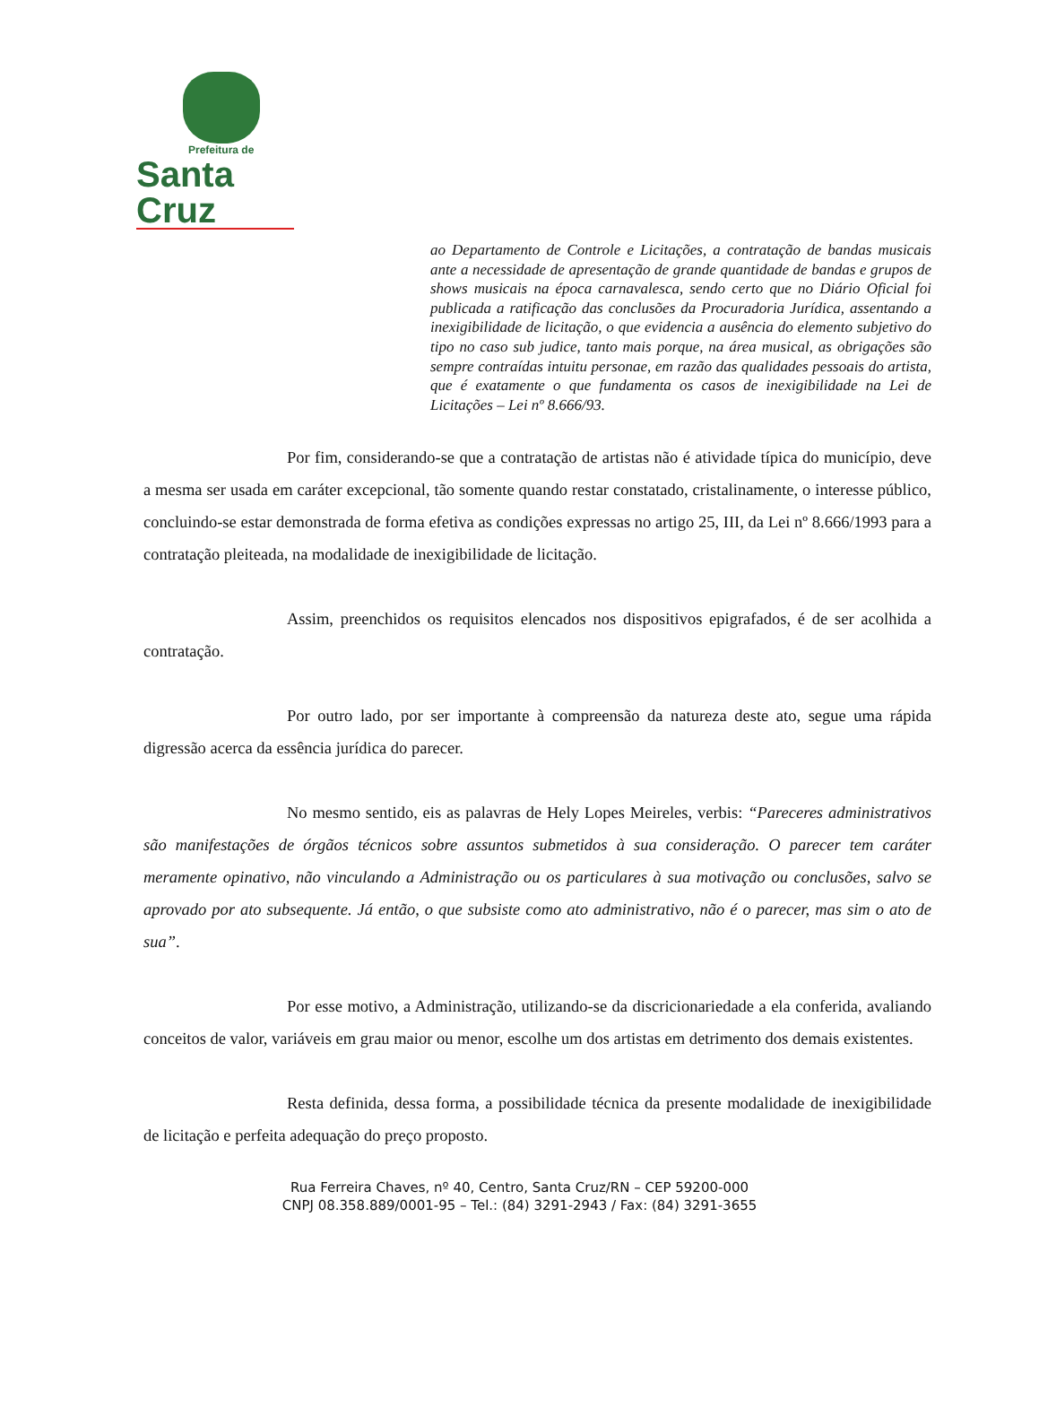Prefeitura de
Santa Cruz
ao Departamento de Controle e Licitações, a contratação de bandas musicais ante a necessidade de apresentação de grande quantidade de bandas e grupos de shows musicais na época carnavalesca, sendo certo que no Diário Oficial foi publicada a ratificação das conclusões da Procuradoria Jurídica, assentando a inexigibilidade de licitação, o que evidencia a ausência do elemento subjetivo do tipo no caso sub judice, tanto mais porque, na área musical, as obrigações são sempre contraídas intuitu personae, em razão das qualidades pessoais do artista, que é exatamente o que fundamenta os casos de inexigibilidade na Lei de Licitações – Lei nº 8.666/93.
Por fim, considerando-se que a contratação de artistas não é atividade típica do município, deve a mesma ser usada em caráter excepcional, tão somente quando restar constatado, cristalinamente, o interesse público, concluindo-se estar demonstrada de forma efetiva as condições expressas no artigo 25, III, da Lei nº 8.666/1993 para a contratação pleiteada, na modalidade de inexigibilidade de licitação.
Assim, preenchidos os requisitos elencados nos dispositivos epigrafados, é de ser acolhida a contratação.
Por outro lado, por ser importante à compreensão da natureza deste ato, segue uma rápida digressão acerca da essência jurídica do parecer.
No mesmo sentido, eis as palavras de Hely Lopes Meireles, verbis: “Pareceres administrativos são manifestações de órgãos técnicos sobre assuntos submetidos à sua consideração. O parecer tem caráter meramente opinativo, não vinculando a Administração ou os particulares à sua motivação ou conclusões, salvo se aprovado por ato subsequente. Já então, o que subsiste como ato administrativo, não é o parecer, mas sim o ato de sua”.
Por esse motivo, a Administração, utilizando-se da discricionariedade a ela conferida, avaliando conceitos de valor, variáveis em grau maior ou menor, escolhe um dos artistas em detrimento dos demais existentes.
Resta definida, dessa forma, a possibilidade técnica da presente modalidade de inexigibilidade de licitação e perfeita adequação do preço proposto.
Rua Ferreira Chaves, nº 40, Centro, Santa Cruz/RN – CEP 59200-000
CNPJ 08.358.889/0001-95 – Tel.: (84) 3291-2943 / Fax: (84) 3291-3655